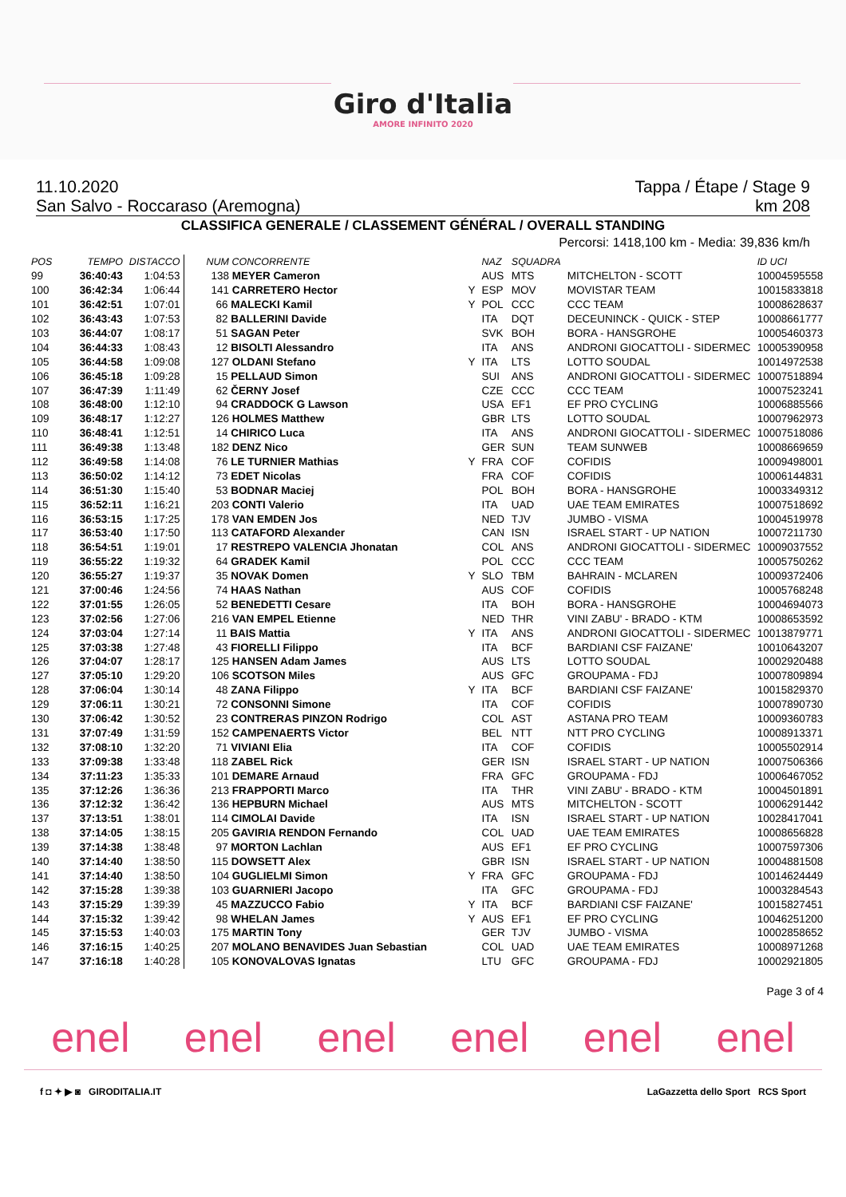Giro d'Italia
AMORE INFINITO 2020
11.10.2020 Tappa / Étape / Stage 9
San Salvo - Roccaraso (Aremogna) km 208
CLASSIFICA GENERALE / CLASSEMENT GÉNÉRAL / OVERALL STANDING
Percorsi: 1418,100 km - Media: 39,836 km/h
| POS | TEMPO | DISTACCO | NUM CONCORRENTE | | NAZ | SQUADRA | | ID UCI |
| --- | --- | --- | --- | --- | --- | --- | --- | --- |
| 99 | 36:40:43 | 1:04:53 | 138 MEYER Cameron | | AUS | MTS | MITCHELTON - SCOTT | 10004595558 |
| 100 | 36:42:34 | 1:06:44 | 141 CARRETERO Hector | Y | ESP | MOV | MOVISTAR TEAM | 10015833818 |
| 101 | 36:42:51 | 1:07:01 | 66 MALECKI Kamil | Y | POL | CCC | CCC TEAM | 10008628637 |
| 102 | 36:43:43 | 1:07:53 | 82 BALLERINI Davide | | ITA | DQT | DECEUNINCK - QUICK - STEP | 10008661777 |
| 103 | 36:44:07 | 1:08:17 | 51 SAGAN Peter | | SVK | BOH | BORA - HANSGROHE | 10005460373 |
| 104 | 36:44:33 | 1:08:43 | 12 BISOLTI Alessandro | | ITA | ANS | ANDRONI GIOCATTOLI - SIDERMEC | 10005390958 |
| 105 | 36:44:58 | 1:09:08 | 127 OLDANI Stefano | Y | ITA | LTS | LOTTO SOUDAL | 10014972538 |
| 106 | 36:45:18 | 1:09:28 | 15 PELLAUD Simon | | SUI | ANS | ANDRONI GIOCATTOLI - SIDERMEC | 10007518894 |
| 107 | 36:47:39 | 1:11:49 | 62 ČERNY Josef | | CZE | CCC | CCC TEAM | 10007523241 |
| 108 | 36:48:00 | 1:12:10 | 94 CRADDOCK G Lawson | | USA | EF1 | EF PRO CYCLING | 10006885566 |
| 109 | 36:48:17 | 1:12:27 | 126 HOLMES Matthew | | GBR | LTS | LOTTO SOUDAL | 10007962973 |
| 110 | 36:48:41 | 1:12:51 | 14 CHIRICO Luca | | ITA | ANS | ANDRONI GIOCATTOLI - SIDERMEC | 10007518086 |
| 111 | 36:49:38 | 1:13:48 | 182 DENZ Nico | | GER | SUN | TEAM SUNWEB | 10008669659 |
| 112 | 36:49:58 | 1:14:08 | 76 LE TURNIER Mathias | Y | FRA | COF | COFIDIS | 10009498001 |
| 113 | 36:50:02 | 1:14:12 | 73 EDET Nicolas | | FRA | COF | COFIDIS | 10006144831 |
| 114 | 36:51:30 | 1:15:40 | 53 BODNAR Maciej | | POL | BOH | BORA - HANSGROHE | 10003349312 |
| 115 | 36:52:11 | 1:16:21 | 203 CONTI Valerio | | ITA | UAD | UAE TEAM EMIRATES | 10007518692 |
| 116 | 36:53:15 | 1:17:25 | 178 VAN EMDEN Jos | | NED | TJV | JUMBO - VISMA | 10004519978 |
| 117 | 36:53:40 | 1:17:50 | 113 CATAFORD Alexander | | CAN | ISN | ISRAEL START - UP NATION | 10007211730 |
| 118 | 36:54:51 | 1:19:01 | 17 RESTREPO VALENCIA Jhonatan | | COL | ANS | ANDRONI GIOCATTOLI - SIDERMEC | 10009037552 |
| 119 | 36:55:22 | 1:19:32 | 64 GRADEK Kamil | | POL | CCC | CCC TEAM | 10005750262 |
| 120 | 36:55:27 | 1:19:37 | 35 NOVAK Domen | Y | SLO | TBM | BAHRAIN - MCLAREN | 10009372406 |
| 121 | 37:00:46 | 1:24:56 | 74 HAAS Nathan | | AUS | COF | COFIDIS | 10005768248 |
| 122 | 37:01:55 | 1:26:05 | 52 BENEDETTI Cesare | | ITA | BOH | BORA - HANSGROHE | 10004694073 |
| 123 | 37:02:56 | 1:27:06 | 216 VAN EMPEL Etienne | | NED | THR | VINI ZABU' - BRADO - KTM | 10008653592 |
| 124 | 37:03:04 | 1:27:14 | 11 BAIS Mattia | Y | ITA | ANS | ANDRONI GIOCATTOLI - SIDERMEC | 10013879771 |
| 125 | 37:03:38 | 1:27:48 | 43 FIORELLI Filippo | | ITA | BCF | BARDIANI CSF FAIZANE' | 10010643207 |
| 126 | 37:04:07 | 1:28:17 | 125 HANSEN Adam James | | AUS | LTS | LOTTO SOUDAL | 10002920488 |
| 127 | 37:05:10 | 1:29:20 | 106 SCOTSON Miles | | AUS | GFC | GROUPAMA - FDJ | 10007809894 |
| 128 | 37:06:04 | 1:30:14 | 48 ZANA Filippo | Y | ITA | BCF | BARDIANI CSF FAIZANE' | 10015829370 |
| 129 | 37:06:11 | 1:30:21 | 72 CONSONNI Simone | | ITA | COF | COFIDIS | 10007890730 |
| 130 | 37:06:42 | 1:30:52 | 23 CONTRERAS PINZON Rodrigo | | COL | AST | ASTANA PRO TEAM | 10009360783 |
| 131 | 37:07:49 | 1:31:59 | 152 CAMPENAERTS Victor | | BEL | NTT | NTT PRO CYCLING | 10008913371 |
| 132 | 37:08:10 | 1:32:20 | 71 VIVIANI Elia | | ITA | COF | COFIDIS | 10005502914 |
| 133 | 37:09:38 | 1:33:48 | 118 ZABEL Rick | | GER | ISN | ISRAEL START - UP NATION | 10007506366 |
| 134 | 37:11:23 | 1:35:33 | 101 DEMARE Arnaud | | FRA | GFC | GROUPAMA - FDJ | 10006467052 |
| 135 | 37:12:26 | 1:36:36 | 213 FRAPPORTI Marco | | ITA | THR | VINI ZABU' - BRADO - KTM | 10004501891 |
| 136 | 37:12:32 | 1:36:42 | 136 HEPBURN Michael | | AUS | MTS | MITCHELTON - SCOTT | 10006291442 |
| 137 | 37:13:51 | 1:38:01 | 114 CIMOLAI Davide | | ITA | ISN | ISRAEL START - UP NATION | 10028417041 |
| 138 | 37:14:05 | 1:38:15 | 205 GAVIRIA RENDON Fernando | | COL | UAD | UAE TEAM EMIRATES | 10008656828 |
| 139 | 37:14:38 | 1:38:48 | 97 MORTON Lachlan | | AUS | EF1 | EF PRO CYCLING | 10007597306 |
| 140 | 37:14:40 | 1:38:50 | 115 DOWSETT Alex | | GBR | ISN | ISRAEL START - UP NATION | 10004881508 |
| 141 | 37:14:40 | 1:38:50 | 104 GUGLIELMI Simon | Y | FRA | GFC | GROUPAMA - FDJ | 10014624449 |
| 142 | 37:15:28 | 1:39:38 | 103 GUARNIERI Jacopo | | ITA | GFC | GROUPAMA - FDJ | 10003284543 |
| 143 | 37:15:29 | 1:39:39 | 45 MAZZUCCO Fabio | Y | ITA | BCF | BARDIANI CSF FAIZANE' | 10015827451 |
| 144 | 37:15:32 | 1:39:42 | 98 WHELAN James | Y | AUS | EF1 | EF PRO CYCLING | 10046251200 |
| 145 | 37:15:53 | 1:40:03 | 175 MARTIN Tony | | GER | TJV | JUMBO - VISMA | 10002858652 |
| 146 | 37:16:15 | 1:40:25 | 207 MOLANO BENAVIDES Juan Sebastian | | COL | UAD | UAE TEAM EMIRATES | 10008971268 |
| 147 | 37:16:18 | 1:40:28 | 105 KONOVALOVAS Ignatas | | LTU | GFC | GROUPAMA - FDJ | 10002921805 |
Page 3 of 4
enel enel enel enel enel enel
f ◘ ✦ ▶ ◙ GIRODITALIA.IT LaGazzetta dello Sport RCS Sport